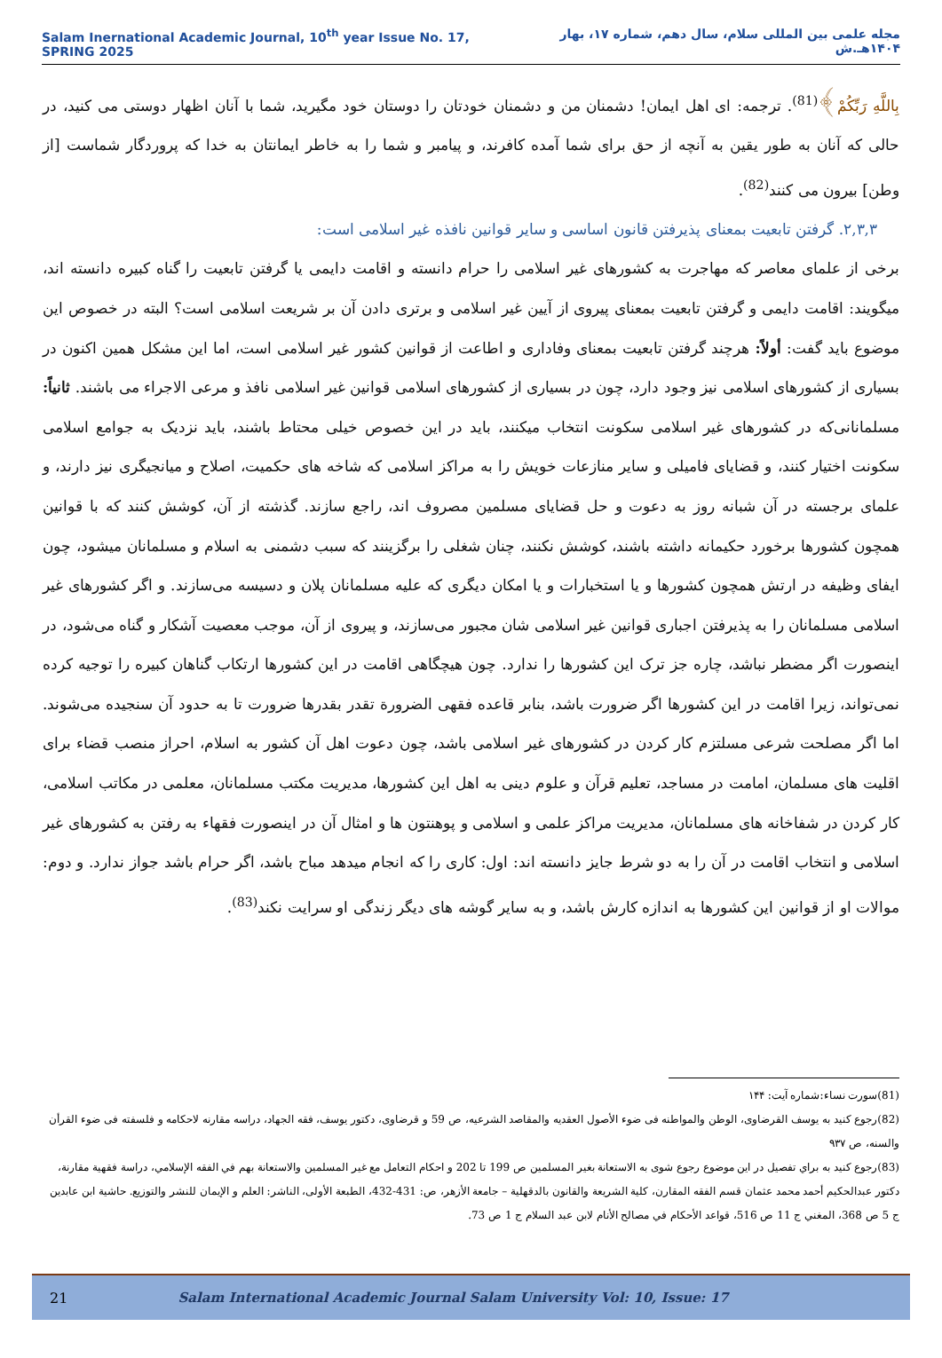Salam Inernational Academic Journal, 10<sup>th</sup> year Issue No. 17, SPRING 2025 مجله علمی بین المللی سلام، سال دهم، شماره ۱۷، بهار ۱۴۰۴هـ.ش
بِاللَّهِ رَبِّكُمْ﴾<sup>(81)</sup>. ترجمه: ای اهل ایمان! دشمنان من و دشمنان خودتان را دوستان خود مگیرید، شما با آنان اظهار دوستی می کنید، در حالی که آنان به طور یقین به آنچه از حق برای شما آمده کافرند، و پیامبر و شما را به خاطر ایمانتان به خدا که پروردگار شماست [از وطن] بیرون می کنند<sup>(82)</sup>.
۲,۳,۳. گرفتن تابعیت بمعنای پذیرفتن قانون اساسی و سایر قوانین نافذه غیر اسلامی است:
برخی از علمای معاصر که مهاجرت به کشورهای غیر اسلامی را حرام دانسته و اقامت دایمی یا گرفتن تابعیت را گناه کبیره دانسته اند، میگویند: اقامت دایمی و گرفتن تابعیت بمعنای پیروی از آیین غیر اسلامی و برتری دادن آن بر شریعت اسلامی است؟ البته در خصوص این موضوع باید گفت: أولاً: هرچند گرفتن تابعیت بمعنای وفاداری و اطاعت از قوانین کشور غیر اسلامی است، اما این مشکل همین اکنون در بسیاری از کشورهای اسلامی نیز وجود دارد، چون در بسیاری از کشورهای اسلامی قوانین غیر اسلامی نافذ و مرعی الاجراء می باشند. ثانیاً: مسلمانانی‌که در کشورهای غیر اسلامی سکونت انتخاب میکنند، باید در این خصوص خیلی محتاط باشند، باید نزدیک به جوامع اسلامی سکونت اختیار کنند، و قضایای فامیلی و سایر منازعات خویش را به مراکز اسلامی که شاخه های حکمیت، اصلاح و میانجیگری نیز دارند، و علمای برجسته در آن شبانه روز به دعوت و حل قضایای مسلمین مصروف اند، راجع سازند. گذشته از آن، کوشش کنند که با قوانین همچون کشورها برخورد حکیمانه داشته باشند، کوشش نکنند، چنان شغلی را برگزینند که سبب دشمنی به اسلام و مسلمانان میشود، چون ایفای وظیفه در ارتش همچون کشورها و یا استخبارات و یا امکان دیگری که علیه مسلمانان پلان و دسیسه می‌سازند. و اگر کشورهای غیر اسلامی مسلمانان را به پذیرفتن اجباری قوانین غیر اسلامی شان مجبور می‌سازند، و پیروی از آن، موجب معصیت آشکار و گناه می‌شود، در اینصورت اگر مضطر نباشد، چاره جز ترک این کشورها را ندارد. چون هیچگاهی اقامت در این کشورها ارتکاب گناهان کبیره را توجیه کرده نمی‌تواند، زیرا اقامت در این کشورها اگر ضرورت باشد، بنابر قاعده فقهی الضرورة تقدر بقدرها ضرورت تا به حدود آن سنجیده می‌شوند. اما اگر مصلحت شرعی مسلتزم کار کردن در کشورهای غیر اسلامی باشد، چون دعوت اهل آن کشور به اسلام، احراز منصب قضاء برای اقلیت های مسلمان، امامت در مساجد، تعلیم قرآن و علوم دینی به اهل این کشورها، مدیریت مکتب مسلمانان، معلمی در مکاتب اسلامی، کار کردن در شفاخانه های مسلمانان، مدیریت مراکز علمی و اسلامی و پوهنتون ها و امثال آن در اینصورت فقهاء به رفتن به کشورهای غیر اسلامی و انتخاب اقامت در آن را به دو شرط جایز دانسته اند: اول: کاری را که انجام میدهد مباح باشد، اگر حرام باشد جواز ندارد. و دوم: موالات او از قوانین این کشورها به اندازه کارش باشد، و به سایر گوشه های دیگر زندگی او سرایت نکند<sup>(83)</sup>.
(81)سورت نساء:شماره آیت: ۱۴۴
(82)رجوع کنید به یوسف القرضاوی، الوطن والمواطنه فی ضوء الأصول العقدیه والمقاصد الشرعیه، ص 59 و قرضاوی، دکتور یوسف، فقه الجهاد، دراسه مقارنه لاحکامه و فلسفته فی ضوء القرأن والسنه، ص ۹۳۷
(83)رجوع کنید به براي تفصیل در این موضوع رجوع شوی به الاستعانة بغیر المسلمین ص 199 تا 202 و احکام التعامل مع غير المسلمين والاستعانة بهم في الفقه الإسلامي، دراسة فقهية مقارنة، دكتور عبدالحكيم أحمد محمد عثمان قسم الفقه المقارن، كلية الشريعة والقانون بالدقهلية – جامعة الأزهر، ص: 431-432، الطبعة الأولى، الناشر: العلم و الإيمان للنشر والتوزيع. حاشية ابن عابدين ج 5 ص 368، المغني ج 11 ص 516، قواعد الأحكام في مصالح الأنام لابن عبد السلام ج 1 ص 73.
21 Salam International Academic Journal Salam University Vol: 10, Issue: 17